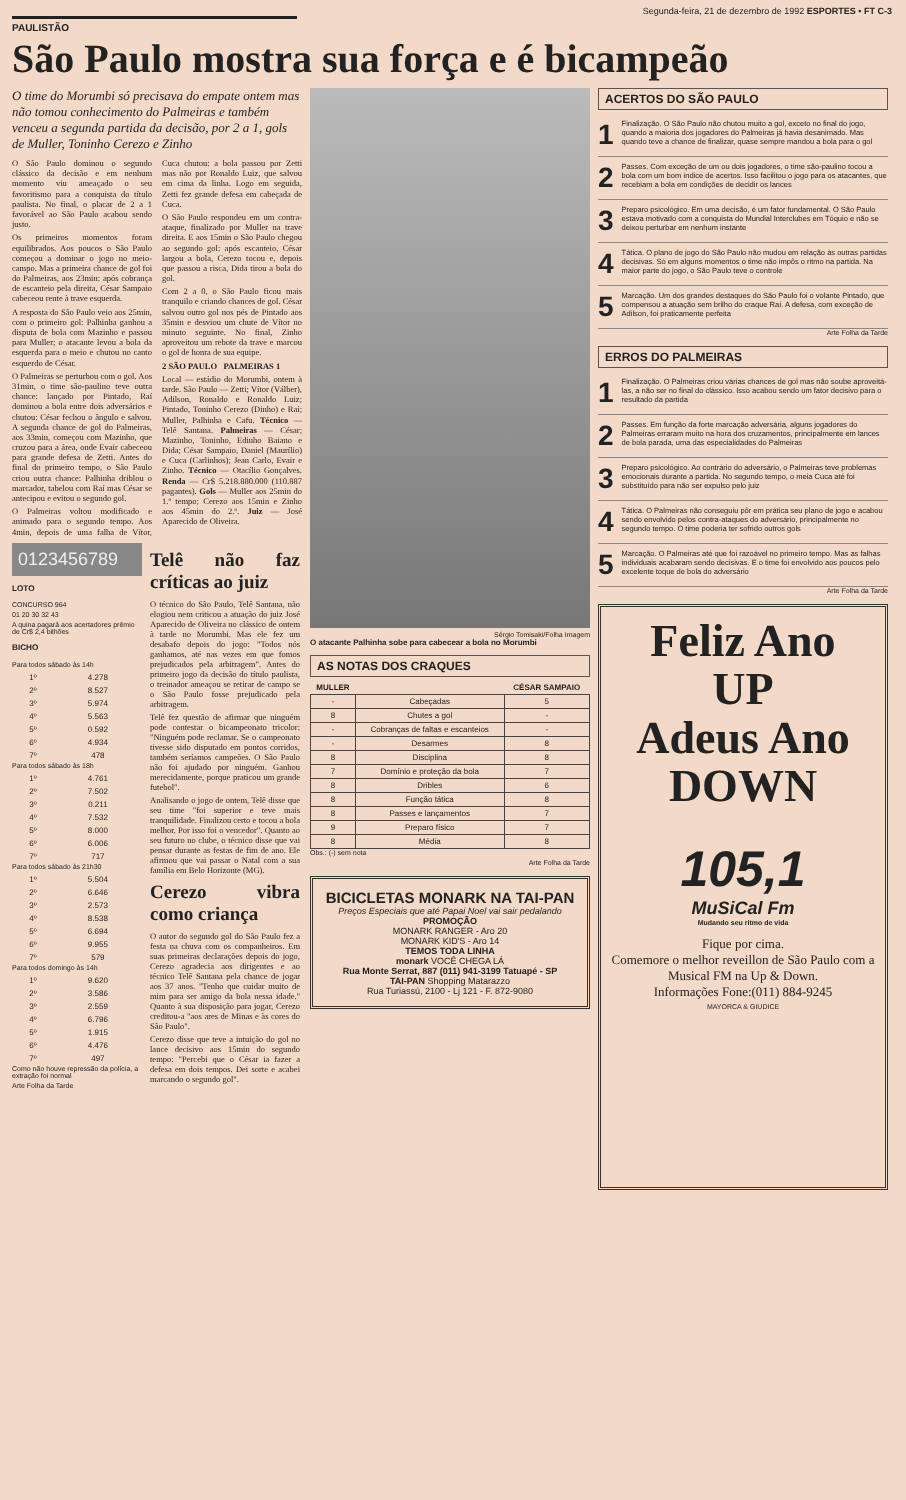Segunda-feira, 21 de dezembro de 1992 ESPORTES • FT C-3
PAULISTÃO
São Paulo mostra sua força e é bicampeão
O time do Morumbi só precisava do empate ontem mas não tomou conhecimento do Palmeiras e também venceu a segunda partida da decisão, por 2 a 1, gols de Muller, Toninho Cerezo e Zinho
O São Paulo dominou o segundo clássico da decisão e em nenhum momento viu ameaçado o seu favoritismo para a conquista do título paulista. No final, o placar de 2 a 1 favorável ao São Paulo acabou sendo justo.
Os primeiros momentos foram equilibrados. Aos poucos o São Paulo começou a dominar o jogo no meio-campo. Mas a primeira chance de gol foi do Palmeiras, aos 23min: após cobrança de escanteio pela direita, César Sampaio cabeceou rente à trave esquerda.
A resposta do São Paulo veio aos 25min, com o primeiro gol: Palhinha ganhou a disputa de bola com Mazinho e passou para Muller; o atacante levou a bola da esquerda para o meio e chutou no canto esquerdo de César.
O Palmeiras se perturbou com o gol. Aos 31min, o time são-paulino teve outra chance: lançado por Pintado, Raí dominou a bola entre dois adversários e chutou: César fechou o ângulo e salvou. A segunda chance de gol do Palmeiras, aos 33min, começou com Mazinho, que cruzou para a área, onde Evair cabeceou para grande defesa de Zetti. Antes do final do primeiro tempo, o São Paulo criou outra chance: Palhinha driblou o marcador, tabelou com Raí mas César se antecipou e evitou o segundo gol.
O Palmeiras voltou modificado e animado para o segundo tempo. Aos 4min, depois de uma falha de Vítor, Cuca chutou: a bola passou por Zetti mas não por Ronaldo Luiz, que salvou em cima da linha. Logo em seguida, Zetti fez grande defesa em cabeçada de Cuca.
O São Paulo respondeu em um contra-ataque, finalizado por Muller na trave direita. E aos 15min o São Paulo chegou ao segundo gol: após escanteio, César largou a bola, Cerezo tocou e, depois que passou a risca, Dida tirou a bola do gol.
Com 2 a 0, o São Paulo ficou mais tranquilo e criando chances de gol. César salvou outro gol nos pés de Pintado aos 35min e desviou um chute de Vítor no minuto seguinte. No final, Zinho aproveitou um rebote da trave e marcou o gol de honra de sua equipe.
2 SÃO PAULO PALMEIRAS 1
Local — estádio do Morumbi, ontem à tarde. São Paulo — Zetti; Vítor (Válber), Adilson, Ronaldo e Ronaldo Luiz; Pintado, Toninho Cerezo (Dinho) e Raí; Muller, Palhinha e Cafu. Técnico — Telê Santana. Palmeiras — César; Mazinho, Toninho, Edinho Baiano e Dida; César Sampaio, Daniel (Maurílio) e Cuca (Carlinhos); Jean Carlo, Evair e Zinho. Técnico — Otacílio Gonçalves. Renda — Cr$ 5.218.880.000 (110.887 pagantes). Gols — Muller aos 25min do 1.º tempo; Cerezo aos 15min e Zinho aos 45min do 2.º. Juiz — José Aparecido de Oliveira.
0123456789
LOTO
CONCURSO 964
01 20 30 32 43
A quina pagará aos acertadores prêmio de Cr$ 2,4 bilhões
BICHO
Para todos sábado às 14h
| 1º | 4.278 |
| 2º | 8.527 |
| 3º | 5.974 |
| 4º | 5.563 |
| 5º | 0.592 |
| 6º | 4.934 |
| 7º | 478 |
Para todos sábado às 18h
| 1º | 4.761 |
| 2º | 7.502 |
| 3º | 0.211 |
| 4º | 7.532 |
| 5º | 8.000 |
| 6º | 6.006 |
| 7º | 717 |
Para todos sábado às 21h30
| 1º | 5.504 |
| 2º | 6.646 |
| 3º | 2.573 |
| 4º | 8.538 |
| 5º | 6.694 |
| 6º | 9.955 |
| 7º | 579 |
Para todos domingo às 14h
| 1º | 9.620 |
| 2º | 3.586 |
| 3º | 2.559 |
| 4º | 6.796 |
| 5º | 1.915 |
| 6º | 4.476 |
| 7º | 497 |
Como não houve repressão da polícia, a extração foi normal
Arte Folha da Tarde
Telê não faz críticas ao juiz
O técnico do São Paulo, Telê Santana, não elogiou nem criticou a atuação do juiz José Aparecido de Oliveira no clássico de ontem à tarde no Morumbi. Mas ele fez um desabafo depois do jogo: "Todos nós ganhamos, até nas vezes em que fomos prejudicados pela arbitragem". Antes do primeiro jogo da decisão do título paulista, o treinador ameaçou se retirar de campo se o São Paulo fosse prejudicado pela arbitragem.
Telê fez questão de afirmar que ninguém pode contestar o bicampeonato tricolor: "Ninguém pode reclamar. Se o campeonato tivesse sido disputado em pontos corridos, também seríamos campeões. O São Paulo não foi ajudado por ninguém. Ganhou merecidamente, porque praticou um grande futebol".
Analisando o jogo de ontem, Telê disse que seu time "foi superior e teve mais tranquilidade. Finalizou certo e tocou a bola melhor. Por isso foi o vencedor". Quanto ao seu futuro no clube, o técnico disse que vai pensar durante as festas de fim de ano. Ele afirmou que vai passar o Natal com a sua família em Belo Horizonte (MG).
Cerezo vibra como criança
O autor do segundo gol do São Paulo fez a festa na chuva com os companheiros. Em suas primeiras declarações depois do jogo, Cerezo agradecia aos dirigentes e ao técnico Telê Santana pela chance de jogar aos 37 anos. "Tenho que cuidar muito de mim para ser amigo da bola nessa idade." Quanto à sua disposição para jogar, Cerezo creditou-a "aos ares de Minas e às cores do São Paulo".
Cerezo disse que teve a intuição do gol no lance decisivo aos 15min do segundo tempo: "Percebi que o César ia fazer a defesa em dois tempos. Dei sorte e acabei marcando o segundo gol".
Sérgio Tomisaki/Folha Imagem
O atacante Palhinha sobe para cabecear a bola no Morumbi
AS NOTAS DOS CRAQUES
| MULLER | | CÉSAR SAMPAIO |
| --- | --- | --- |
| - | Cabeçadas | 5 |
| 8 | Chutes a gol | - |
| - | Cobranças de faltas e escanteios | - |
| - | Desarmes | 8 |
| 8 | Disciplina | 8 |
| 7 | Domínio e proteção da bola | 7 |
| 8 | Dribles | 6 |
| 8 | Função tática | 8 |
| 8 | Passes e lançamentos | 7 |
| 9 | Preparo físico | 7 |
| 8 | Média | 8 |
Obs.: (-) sem nota
Arte Folha da Tarde
BICICLETAS MONARK NA TAI-PAN
Preços Especiais que até Papai Noel vai sair pedalando
PROMOÇÃO
MONARK RANGER - Aro 20
MONARK KID'S - Aro 14
TEMOS TODA LINHA
monark VOCÊ CHEGA LÁ
Rua Monte Serrat, 887 (011) 941-3199 Tatuapé - SP
TAI-PAN Shopping Matarazzo
Rua Turiassú, 2100 - Lj 121 - F. 872-9080
ACERTOS DO SÃO PAULO
1 Finalização. O São Paulo não chutou muito a gol, exceto no final do jogo, quando a maioria dos jogadores do Palmeiras já havia desanimado. Mas quando teve a chance de finalizar, quase sempre mandou a bola para o gol
2 Passes. Com exceção de um ou dois jogadores, o time são-paulino tocou a bola com um bom índice de acertos. Isso facilitou o jogo para os atacantes, que recebiam a bola em condições de decidir os lances
3 Preparo psicológico. Em uma decisão, é um fator fundamental. O São Paulo estava motivado com a conquista do Mundial Interclubes em Tóquio e não se deixou perturbar em nenhum instante
4 Tática. O plano de jogo do São Paulo não mudou em relação às outras partidas decisivas. Só em alguns momentos o time não impôs o ritmo na partida. Na maior parte do jogo, o São Paulo teve o controle
5 Marcação. Um dos grandes destaques do São Paulo foi o volante Pintado, que compensou a atuação sem brilho do craque Raí. A defesa, com exceção de Adilson, foi praticamente perfeita
Arte Folha da Tarde
ERROS DO PALMEIRAS
1 Finalização. O Palmeiras criou várias chances de gol mas não soube aproveitá-las, a não ser no final do clássico. Isso acabou sendo um fator decisivo para o resultado da partida
2 Passes. Em função da forte marcação adversária, alguns jogadores do Palmeiras erraram muito na hora dos cruzamentos, principalmente em lances de bola parada, uma das especialidades do Palmeiras
3 Preparo psicológico. Ao contrário do adversário, o Palmeiras teve problemas emocionais durante a partida. No segundo tempo, o meia Cuca até foi substituído para não ser expulso pelo juiz
4 Tática. O Palmeiras não conseguiu pôr em prática seu plano de jogo e acabou sendo envolvido pelos contra-ataques do adversário, principalmente no segundo tempo. O time poderia ter sofrido outros gols
5 Marcação. O Palmeiras até que foi razoável no primeiro tempo. Mas as falhas individuais acabaram sendo decisivas. E o time foi envolvido aos poucos pelo excelente toque de bola do adversário
Arte Folha da Tarde
Feliz Ano
UP
Adeus Ano
DOWN
105,1
MuSiCal Fm
Mudando seu ritmo de vida
Fique por cima.
Comemore o melhor reveillon de São Paulo com a Musical FM na Up & Down.
Informações Fone:(011) 884-9245
MAYORCA & GIUDICE